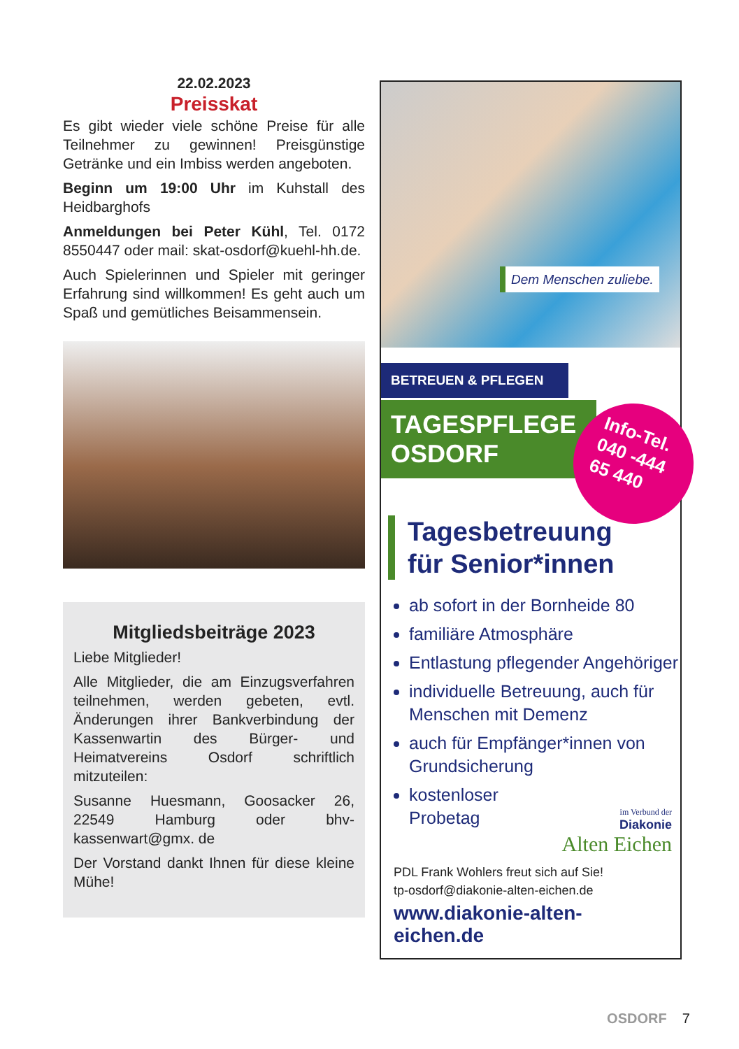22.02.2023
Preisskat
Es gibt wieder viele schöne Preise für alle Teilnehmer zu gewinnen! Preisgünstige Getränke und ein Imbiss werden angeboten.
Beginn um 19:00 Uhr im Kuhstall des Heidbarghofs
Anmeldungen bei Peter Kühl, Tel. 0172 8550447 oder mail: skat-osdorf@kuehl-hh.de.
Auch Spielerinnen und Spieler mit geringer Erfahrung sind willkommen! Es geht auch um Spaß und gemütliches Beisammensein.
Mitgliedsbeiträge 2023
Liebe Mitglieder!
Alle Mitglieder, die am Einzugsverfahren teilnehmen, werden gebeten, evtl. Änderungen ihrer Bankverbindung der Kassenwartin des Bürger- und Heimatvereins Osdorf schriftlich mitzuteilen:
Susanne Huesmann, Goosacker 26, 22549 Hamburg oder bhv-kassenwart@gmx. de
Der Vorstand dankt Ihnen für diese kleine Mühe!
Dem Menschen zuliebe.
BETREUEN & PFLEGEN
TAGESPFLEGE
OSDORF
Info-Tel.
040 -444
65 440
Tagesbetreuung
für Senior*innen
ab sofort in der Bornheide 80
familiäre Atmosphäre
Entlastung pflegender Angehöriger
individuelle Betreuung, auch für Menschen mit Demenz
auch für Empfänger*innen von Grundsicherung
kostenloser
Probetag
im Verbund der
Diakonie
Alten Eichen
PDL Frank Wohlers freut sich auf Sie!
tp-osdorf@diakonie-alten-eichen.de
www.diakonie-alten-eichen.de
OSDORF 7